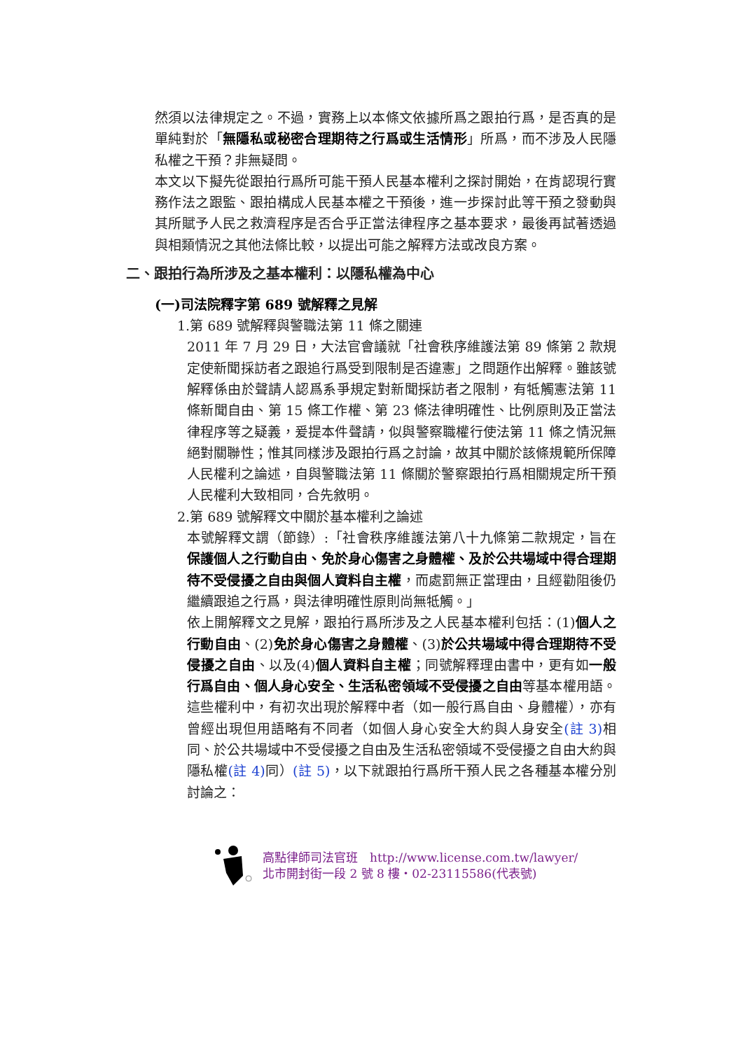然須以法律規定之。不過，實務上以本條文依據所爲之跟拍行爲，是否真的是單純對於「無隱私或秘密合理期待之行爲或生活情形」所爲，而不涉及人民隱私權之干預？非無疑問。
本文以下擬先從跟拍行爲所可能干預人民基本權利之探討開始，在肯認現行實務作法之跟監、跟拍構成人民基本權之干預後，進一步探討此等干預之發動與其所賦予人民之救濟程序是否合乎正當法律程序之基本要求，最後再試著透過與相類情況之其他法條比較，以提出可能之解釋方法或改良方案。
二、跟拍行為所涉及之基本權利：以隱私權為中心
(一)司法院釋字第 689 號解釋之見解
1.第 689 號解釋與警職法第 11 條之關連
2011 年 7 月 29 日，大法官會議就「社會秩序維護法第 89 條第 2 款規定使新聞採訪者之跟追行爲受到限制是否違憲」之問題作出解釋。雖該號解釋係由於聲請人認爲系爭規定對新聞採訪者之限制，有牴觸憲法第 11 條新聞自由、第 15 條工作權、第 23 條法律明確性、比例原則及正當法律程序等之疑義，爰提本件聲請，似與警察職權行使法第 11 條之情況無絕對關聯性；惟其同樣涉及跟拍行爲之討論，故其中關於該條規範所保障人民權利之論述，自與警職法第 11 條關於警察跟拍行爲相關規定所干預人民權利大致相同，合先敘明。
2.第 689 號解釋文中關於基本權利之論述
本號解釋文謂（節錄）:「社會秩序維護法第八十九條第二款規定，旨在保護個人之行動自由、免於身心傷害之身體權、及於公共場域中得合理期待不受侵擾之自由與個人資料自主權，而處罰無正當理由，且經勸阻後仍繼續跟追之行爲，與法律明確性原則尚無牴觸。」
依上開解釋文之見解，跟拍行爲所涉及之人民基本權利包括：(1)個人之行動自由、(2)免於身心傷害之身體權、(3)於公共場域中得合理期待不受侵擾之自由、以及(4)個人資料自主權；同號解釋理由書中，更有如一般行爲自由、個人身心安全、生活私密領域不受侵擾之自由等基本權用語。這些權利中，有初次出現於解釋中者（如一般行爲自由、身體權），亦有曾經出現但用語略有不同者（如個人身心安全大約與人身安全(註 3) 相同、於公共場域中不受侵擾之自由及生活私密領域不受侵擾之自由大約與隱私權(註 4) 同）(註 5)，以下就跟拍行爲所干預人民之各種基本權分別討論之：
高點律師司法官班　http://www.license.com.tw/lawyer/
北市開封街一段 2 號 8 樓‧02-23115586(代表號)